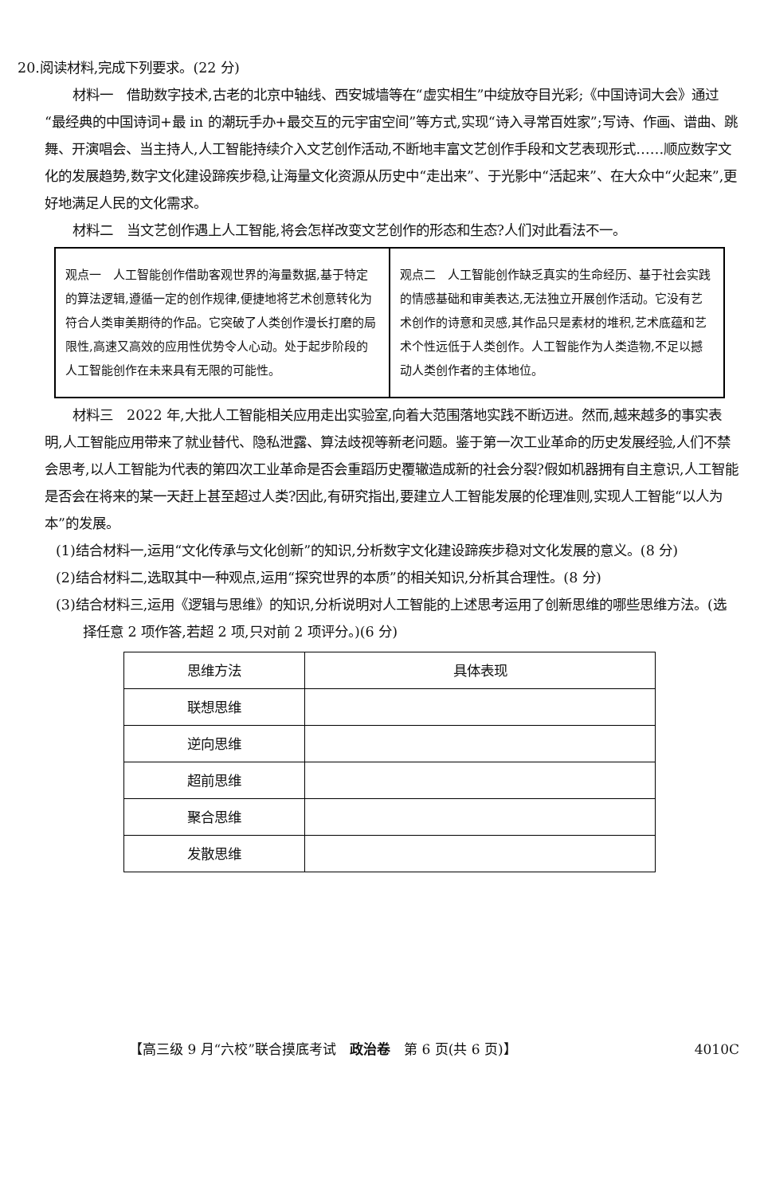20.阅读材料,完成下列要求。(22 分)
材料一　借助数字技术,古老的北京中轴线、西安城墙等在“虚实相生”中绽放夺目光彩;《中国诗词大会》通过“最经典的中国诗词+最 in 的潮玩手办+最交互的元宇宙空间”等方式,实现“诗入寻常百姓家”;写诗、作画、谱曲、跳舞、开演唱会、当主持人,人工智能持续介入文艺创作活动,不断地丰富文艺创作手段和文艺表现形式……顺应数字文化的发展趋势,数字文化建设蹄疾步稳,让海量文化资源从历史中“走出来”、于光影中“活起来”、在大众中“火起来”,更好地满足人民的文化需求。
材料二　当文艺创作遇上人工智能,将会怎样改变文艺创作的形态和生态?人们对此看法不一。
| 观点一 人工智能创作借助客观世界的海量数据,基于特定的算法逻辑,遵循一定的创作规律,便捷地将艺术创意转化为符合人类审美期待的作品。它突破了人类创作漫长打磨的局限性,高速又高效的应用性优势令人心动。处于起步阶段的人工智能创作在未来具有无限的可能性。 | 观点二 人工智能创作缺乏真实的生命经历、基于社会实践的情感基础和审美表达,无法独立开展创作活动。它没有艺术创作的诗意和灵感,其作品只是素材的堆积,艺术底蕴和艺术个性远低于人类创作。人工智能作为人类造物,不足以撼动人类创作者的主体地位。 |
材料三　2022 年,大批人工智能相关应用走出实验室,向着大范围落地实践不断迈进。然而,越来越多的事实表明,人工智能应用带来了就业替代、隐私泄露、算法歧视等新老问题。鉴于第一次工业革命的历史发展经验,人们不禁会思考,以人工智能为代表的第四次工业革命是否会重蹈历史覆辙造成新的社会分裂?假如机器拥有自主意识,人工智能是否会在将来的某一天赶上甚至超过人类?因此,有研究指出,要建立人工智能发展的伦理准则,实现人工智能“以人为本”的发展。
(1)结合材料一,运用“文化传承与文化创新”的知识,分析数字文化建设蹄疾步稳对文化发展的意义。(8 分)
(2)结合材料二,选取其中一种观点,运用“探究世界的本质”的相关知识,分析其合理性。(8 分)
(3)结合材料三,运用《逻辑与思维》的知识,分析说明对人工智能的上述思考运用了创新思维的哪些思维方法。(选择任意 2 项作答,若超 2 项,只对前 2 项评分。)(6 分)
| 思维方法 | 具体表现 |
| --- | --- |
| 联想思维 | |
| 逆向思维 | |
| 超前思维 | |
| 聚合思维 | |
| 发散思维 | |
【高三级 9 月“六校”联合摸底考试　政治卷　第 6 页(共 6 页)】 4010C